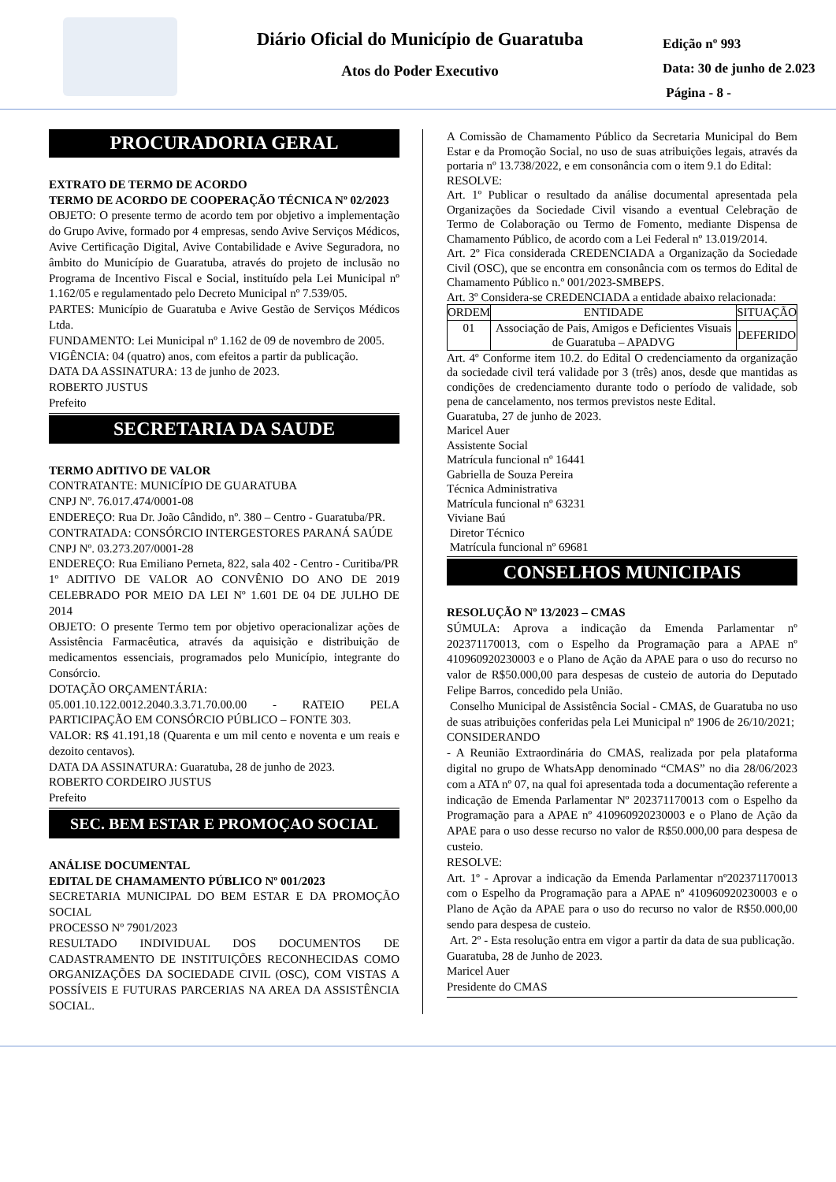Diário Oficial do Município de Guaratuba
Atos do Poder Executivo
Edição nº 993
Data: 30 de junho de 2.023
Página - 8 -
PROCURADORIA GERAL
EXTRATO DE TERMO DE ACORDO
TERMO DE ACORDO DE COOPERAÇÃO TÉCNICA Nº 02/2023
OBJETO: O presente termo de acordo tem por objetivo a implementação do Grupo Avive, formado por 4 empresas, sendo Avive Serviços Médicos, Avive Certificação Digital, Avive Contabilidade e Avive Seguradora, no âmbito do Município de Guaratuba, através do projeto de inclusão no Programa de Incentivo Fiscal e Social, instituído pela Lei Municipal nº 1.162/05 e regulamentado pelo Decreto Municipal nº 7.539/05.
PARTES: Município de Guaratuba e Avive Gestão de Serviços Médicos Ltda.
FUNDAMENTO: Lei Municipal nº 1.162 de 09 de novembro de 2005.
VIGÊNCIA: 04 (quatro) anos, com efeitos a partir da publicação.
DATA DA ASSINATURA: 13 de junho de 2023.
ROBERTO JUSTUS
Prefeito
SECRETARIA DA SAUDE
TERMO ADITIVO DE VALOR
CONTRATANTE: MUNICÍPIO DE GUARATUBA
CNPJ Nº. 76.017.474/0001-08
ENDEREÇO: Rua Dr. João Cândido, nº. 380 – Centro - Guaratuba/PR.
CONTRATADA: CONSÓRCIO INTERGESTORES PARANÁ SAÚDE
CNPJ Nº. 03.273.207/0001-28
ENDEREÇO: Rua Emiliano Perneta, 822, sala 402 - Centro - Curitiba/PR
1º ADITIVO DE VALOR AO CONVÊNIO DO ANO DE 2019 CELEBRADO POR MEIO DA LEI Nº 1.601 DE 04 DE JULHO DE 2014
OBJETO: O presente Termo tem por objetivo operacionalizar ações de Assistência Farmacêutica, através da aquisição e distribuição de medicamentos essenciais, programados pelo Município, integrante do Consórcio.
DOTAÇÃO ORÇAMENTÁRIA:
05.001.10.122.0012.2040.3.3.71.70.00.00 - RATEIO PELA PARTICIPAÇÃO EM CONSÓRCIO PÚBLICO – FONTE 303.
VALOR: R$ 41.191,18 (Quarenta e um mil cento e noventa e um reais e dezoito centavos).
DATA DA ASSINATURA: Guaratuba, 28 de junho de 2023.
ROBERTO CORDEIRO JUSTUS
Prefeito
SEC. BEM ESTAR E PROMOÇAO SOCIAL
ANÁLISE DOCUMENTAL
EDITAL DE CHAMAMENTO PÚBLICO Nº 001/2023
SECRETARIA MUNICIPAL DO BEM ESTAR E DA PROMOÇÃO SOCIAL
PROCESSO Nº 7901/2023
RESULTADO INDIVIDUAL DOS DOCUMENTOS DE CADASTRAMENTO DE INSTITUIÇÕES RECONHECIDAS COMO ORGANIZAÇÕES DA SOCIEDADE CIVIL (OSC), COM VISTAS A POSSÍVEIS E FUTURAS PARCERIAS NA AREA DA ASSISTÊNCIA SOCIAL.
A Comissão de Chamamento Público da Secretaria Municipal do Bem Estar e da Promoção Social, no uso de suas atribuições legais, através da portaria nº 13.738/2022, e em consonância com o item 9.1 do Edital:
RESOLVE:
Art. 1º Publicar o resultado da análise documental apresentada pela Organizações da Sociedade Civil visando a eventual Celebração de Termo de Colaboração ou Termo de Fomento, mediante Dispensa de Chamamento Público, de acordo com a Lei Federal nº 13.019/2014.
Art. 2º Fica considerada CREDENCIADA a Organização da Sociedade Civil (OSC), que se encontra em consonância com os termos do Edital de Chamamento Público n.º 001/2023-SMBEPS.
Art. 3º Considera-se CREDENCIADA a entidade abaixo relacionada:
| ORDEM | ENTIDADE | SITUAÇÃO |
| --- | --- | --- |
| 01 | Associação de Pais, Amigos e Deficientes Visuais de Guaratuba – APADVG | DEFERIDO |
Art. 4º Conforme item 10.2. do Edital O credenciamento da organização da sociedade civil terá validade por 3 (três) anos, desde que mantidas as condições de credenciamento durante todo o período de validade, sob pena de cancelamento, nos termos previstos neste Edital.
Guaratuba, 27 de junho de 2023.
Maricel Auer
Assistente Social
Matrícula funcional nº 16441
Gabriella de Souza Pereira
Técnica Administrativa
Matrícula funcional nº 63231
Viviane Baú
Diretor Técnico
Matrícula funcional nº 69681
CONSELHOS MUNICIPAIS
RESOLUÇÃO Nº 13/2023 – CMAS
SÚMULA: Aprova a indicação da Emenda Parlamentar nº 202371170013, com o Espelho da Programação para a APAE nº 410960920230003 e o Plano de Ação da APAE para o uso do recurso no valor de R$50.000,00 para despesas de custeio de autoria do Deputado Felipe Barros, concedido pela União.
Conselho Municipal de Assistência Social - CMAS, de Guaratuba no uso de suas atribuições conferidas pela Lei Municipal nº 1906 de 26/10/2021;
CONSIDERANDO
- A Reunião Extraordinária do CMAS, realizada por pela plataforma digital no grupo de WhatsApp denominado “CMAS” no dia 28/06/2023 com a ATA nº 07, na qual foi apresentada toda a documentação referente a indicação de Emenda Parlamentar Nº 202371170013 com o Espelho da Programação para a APAE nº 410960920230003 e o Plano de Ação da APAE para o uso desse recurso no valor de R$50.000,00 para despesa de custeio.
RESOLVE:
Art. 1º - Aprovar a indicação da Emenda Parlamentar nº202371170013 com o Espelho da Programação para a APAE nº 410960920230003 e o Plano de Ação da APAE para o uso do recurso no valor de R$50.000,00 sendo para despesa de custeio.
Art. 2º - Esta resolução entra em vigor a partir da data de sua publicação.
Guaratuba, 28 de Junho de 2023.
Maricel Auer
Presidente do CMAS